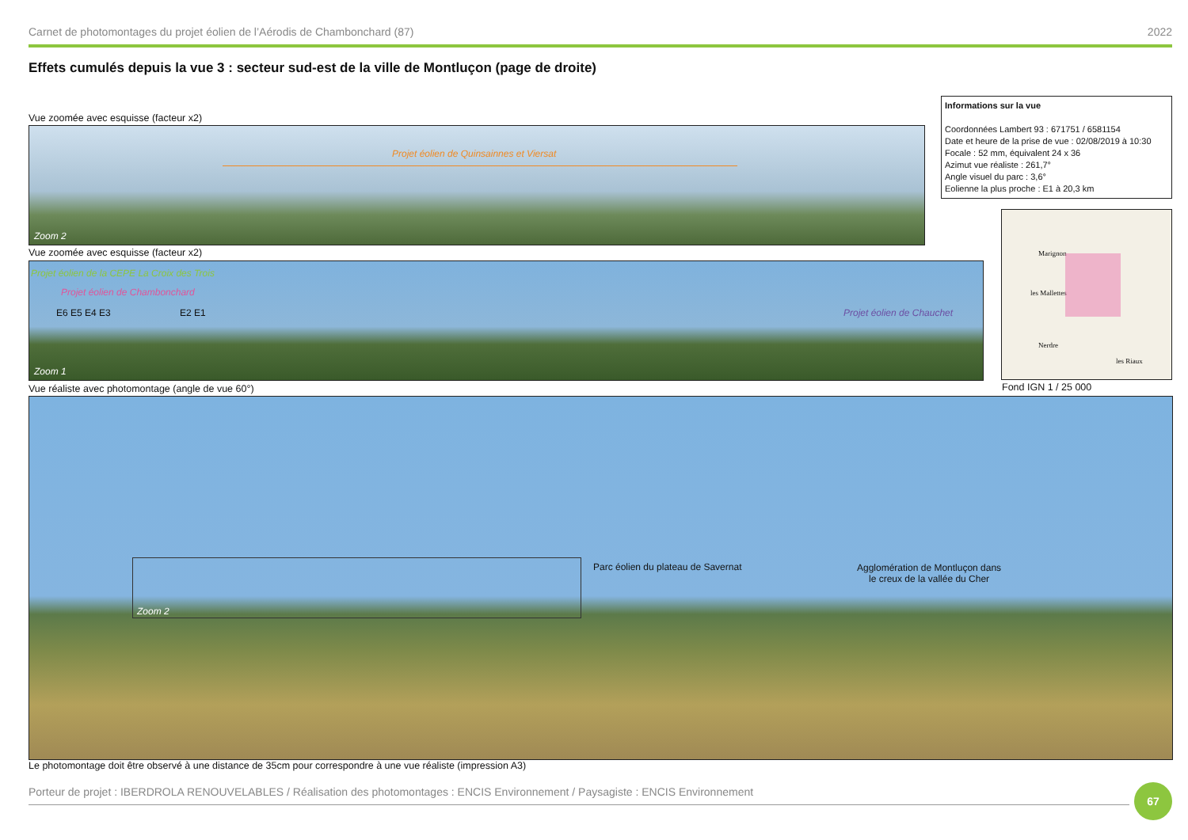Carnet de photomontages du projet éolien de l’Aérodis de Chambonchard (87) 2022
Effets cumulés depuis la vue 3 : secteur sud-est de la ville de Montluçon (page de droite)
Vue zoomée avec esquisse (facteur x2)
Projet éolien de Quinsainnes et Viersat
Zoom 2
Vue zoomée avec esquisse (facteur x2)
Projet éolien de la CEPE La Croix des Trois
Projet éolien de Chambonchard
E6 E5 E4 E3 E2 E1 Projet éolien de Chauchet
Zoom 1
Informations sur la vue
Coordonnées Lambert 93 : 671751 / 6581154
Date et heure de la prise de vue : 02/08/2019 à 10:30
Focale : 52 mm, équivalent 24 x 36
Azimut vue réaliste : 261,7°
Angle visuel du parc : 3,6°
Eolienne la plus proche : E1 à 20,3 km
Marignon
les Mallettes
Nerdre
les Riaux
Fond IGN 1 / 25 000
Vue réaliste avec photomontage (angle de vue 60°)
Zoom 2
Parc éolien du plateau de Savernat
Agglomération de Montluçon dans
le creux de la vallée du Cher
Le photomontage doit être observé à une distance de 35cm pour correspondre à une vue réaliste (impression A3)
Porteur de projet : IBERDROLA RENOUVELABLES / Réalisation des photomontages : ENCIS Environnement / Paysagiste : ENCIS Environnement 67